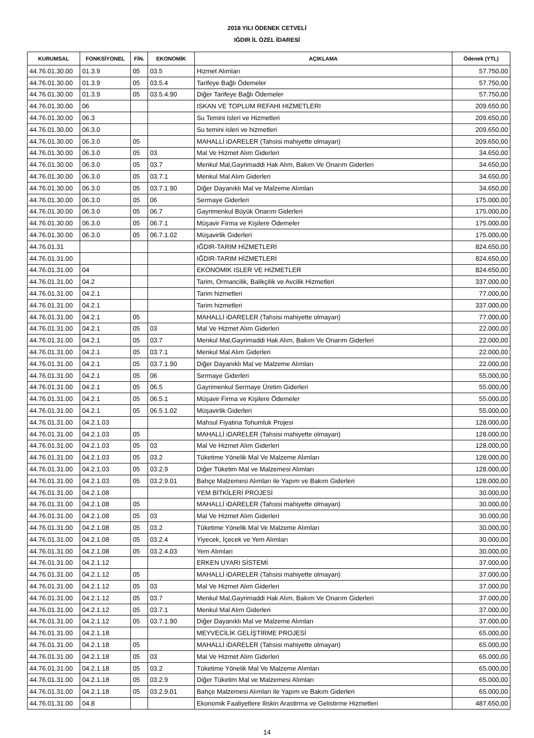2018 YILI ÖDENEK CETVELİ
IĞDIR İL ÖZEL İDARESİ
| KURUMSAL | FONKSİYONEL | FİN. | EKONOMİK | AÇIKLAMA | Ödenek (YTL) |
| --- | --- | --- | --- | --- | --- |
| 44.76.01.30.00 | 01.3.9 | 05 | 03.5 | Hizmet Alımları | 57.750,00 |
| 44.76.01.30.00 | 01.3.9 | 05 | 03.5.4 | Tarifeye Bağlı Ödemeler | 57.750,00 |
| 44.76.01.30.00 | 01.3.9 | 05 | 03.5.4.90 | Diğer Tarifeye Bağlı Ödemeler | 57.750,00 |
| 44.76.01.30.00 | 06 | | | ISKAN VE TOPLUM REFAHI HIZMETLERI | 209.650,00 |
| 44.76.01.30.00 | 06.3 | | | Su Temini Isleri ve Hizmetleri | 209.650,00 |
| 44.76.01.30.00 | 06.3.0 | | | Su temini isleri ve hizmetleri | 209.650,00 |
| 44.76.01.30.00 | 06.3.0 | 05 | | MAHALLİ iDARELER (Tahsisi mahiyette olmayan) | 209.650,00 |
| 44.76.01.30.00 | 06.3.0 | 05 | 03 | Mal Ve Hizmet Alım Giderleri | 34.650,00 |
| 44.76.01.30.00 | 06.3.0 | 05 | 03.7 | Menkul Mal,Gayrimaddi Hak Alım, Bakım Ve Onarım Giderleri | 34.650,00 |
| 44.76.01.30.00 | 06.3.0 | 05 | 03.7.1 | Menkul Mal Alım Giderleri | 34.650,00 |
| 44.76.01.30.00 | 06.3.0 | 05 | 03.7.1.90 | Diğer Dayanıklı Mal ve Malzeme Alımları | 34.650,00 |
| 44.76.01.30.00 | 06.3.0 | 05 | 06 | Sermaye Giderleri | 175.000,00 |
| 44.76.01.30.00 | 06.3.0 | 05 | 06.7 | Gayrimenkul Büyük Onarım Giderleri | 175.000,00 |
| 44.76.01.30.00 | 06.3.0 | 05 | 06.7.1 | Müşavir Firma ve Kişilere Ödemeler | 175.000,00 |
| 44.76.01.30.00 | 06.3.0 | 05 | 06.7.1.02 | Müşavirlik Giderleri | 175.000,00 |
| 44.76.01.31 | | | | IĞDIR-TARIM HİZMETLERİ | 824.650,00 |
| 44.76.01.31.00 | | | | IĞDIR-TARIM HİZMETLERİ | 824.650,00 |
| 44.76.01.31.00 | 04 | | | EKONOMIK ISLER VE HIZMETLER | 824.650,00 |
| 44.76.01.31.00 | 04.2 | | | Tarim, Ormancilik, Balikçilik ve Avcilik Hizmetleri | 337.000,00 |
| 44.76.01.31.00 | 04.2.1 | | | Tarim hizmetleri | 77.000,00 |
| 44.76.01.31.00 | 04.2.1 | | | Tarim hizmetleri | 337.000,00 |
| 44.76.01.31.00 | 04.2.1 | 05 | | MAHALLİ iDARELER (Tahsisi mahiyette olmayan) | 77.000,00 |
| 44.76.01.31.00 | 04.2.1 | 05 | 03 | Mal Ve Hizmet Alım Giderleri | 22.000,00 |
| 44.76.01.31.00 | 04.2.1 | 05 | 03.7 | Menkul Mal,Gayrimaddi Hak Alım, Bakım Ve Onarım Giderleri | 22.000,00 |
| 44.76.01.31.00 | 04.2.1 | 05 | 03.7.1 | Menkul Mal Alım Giderleri | 22.000,00 |
| 44.76.01.31.00 | 04.2.1 | 05 | 03.7.1.90 | Diğer Dayanıklı Mal ve Malzeme Alımları | 22.000,00 |
| 44.76.01.31.00 | 04.2.1 | 05 | 06 | Sermaye Giderleri | 55.000,00 |
| 44.76.01.31.00 | 04.2.1 | 05 | 06.5 | Gayrimenkul Sermaye Üretim Giderleri | 55.000,00 |
| 44.76.01.31.00 | 04.2.1 | 05 | 06.5.1 | Müşavir Firma ve Kişilere Ödemeler | 55.000,00 |
| 44.76.01.31.00 | 04.2.1 | 05 | 06.5.1.02 | Müşavirlik Giderleri | 55.000,00 |
| 44.76.01.31.00 | 04.2.1.03 | | | Mahsul Fiyatina Tohumluk Projesi | 128.000,00 |
| 44.76.01.31.00 | 04.2.1.03 | 05 | | MAHALLİ iDARELER (Tahsisi mahiyette olmayan) | 128.000,00 |
| 44.76.01.31.00 | 04.2.1.03 | 05 | 03 | Mal Ve Hizmet Alım Giderleri | 128.000,00 |
| 44.76.01.31.00 | 04.2.1.03 | 05 | 03.2 | Tüketime Yönelik Mal Ve Malzeme Alımları | 128.000,00 |
| 44.76.01.31.00 | 04.2.1.03 | 05 | 03.2.9 | Diğer Tüketim Mal ve Malzemesi Alımları | 128.000,00 |
| 44.76.01.31.00 | 04.2.1.03 | 05 | 03.2.9.01 | Bahçe Malzemesi Alımları ile Yapım ve Bakım Giderleri | 128.000,00 |
| 44.76.01.31.00 | 04.2.1.08 | | | YEM BİTKİLERİ PROJESİ | 30.000,00 |
| 44.76.01.31.00 | 04.2.1.08 | 05 | | MAHALLİ iDARELER (Tahsisi mahiyette olmayan) | 30.000,00 |
| 44.76.01.31.00 | 04.2.1.08 | 05 | 03 | Mal Ve Hizmet Alım Giderleri | 30.000,00 |
| 44.76.01.31.00 | 04.2.1.08 | 05 | 03.2 | Tüketime Yönelik Mal Ve Malzeme Alımları | 30.000,00 |
| 44.76.01.31.00 | 04.2.1.08 | 05 | 03.2.4 | Yiyecek, İçecek ve Yem Alımları | 30.000,00 |
| 44.76.01.31.00 | 04.2.1.08 | 05 | 03.2.4.03 | Yem Alımları | 30.000,00 |
| 44.76.01.31.00 | 04.2.1.12 | | | ERKEN UYARI SİSTEMİ | 37.000,00 |
| 44.76.01.31.00 | 04.2.1.12 | 05 | | MAHALLİ iDARELER (Tahsisi mahiyette olmayan) | 37.000,00 |
| 44.76.01.31.00 | 04.2.1.12 | 05 | 03 | Mal Ve Hizmet Alım Giderleri | 37.000,00 |
| 44.76.01.31.00 | 04.2.1.12 | 05 | 03.7 | Menkul Mal,Gayrimaddi Hak Alım, Bakım Ve Onarım Giderleri | 37.000,00 |
| 44.76.01.31.00 | 04.2.1.12 | 05 | 03.7.1 | Menkul Mal Alım Giderleri | 37.000,00 |
| 44.76.01.31.00 | 04.2.1.12 | 05 | 03.7.1.90 | Diğer Dayanıklı Mal ve Malzeme Alımları | 37.000,00 |
| 44.76.01.31.00 | 04.2.1.18 | | | MEYVECİLİK GELİŞTİRME PROJESİ | 65.000,00 |
| 44.76.01.31.00 | 04.2.1.18 | 05 | | MAHALLİ iDARELER (Tahsisi mahiyette olmayan) | 65.000,00 |
| 44.76.01.31.00 | 04.2.1.18 | 05 | 03 | Mal Ve Hizmet Alım Giderleri | 65.000,00 |
| 44.76.01.31.00 | 04.2.1.18 | 05 | 03.2 | Tüketime Yönelik Mal Ve Malzeme Alımları | 65.000,00 |
| 44.76.01.31.00 | 04.2.1.18 | 05 | 03.2.9 | Diğer Tüketim Mal ve Malzemesi Alımları | 65.000,00 |
| 44.76.01.31.00 | 04.2.1.18 | 05 | 03.2.9.01 | Bahçe Malzemesi Alımları ile Yapım ve Bakım Giderleri | 65.000,00 |
| 44.76.01.31.00 | 04.8 | | | Ekonomik Faaliyetlere Iliskin Arastirma ve Gelistirme Hizmetleri | 487.650,00 |
14